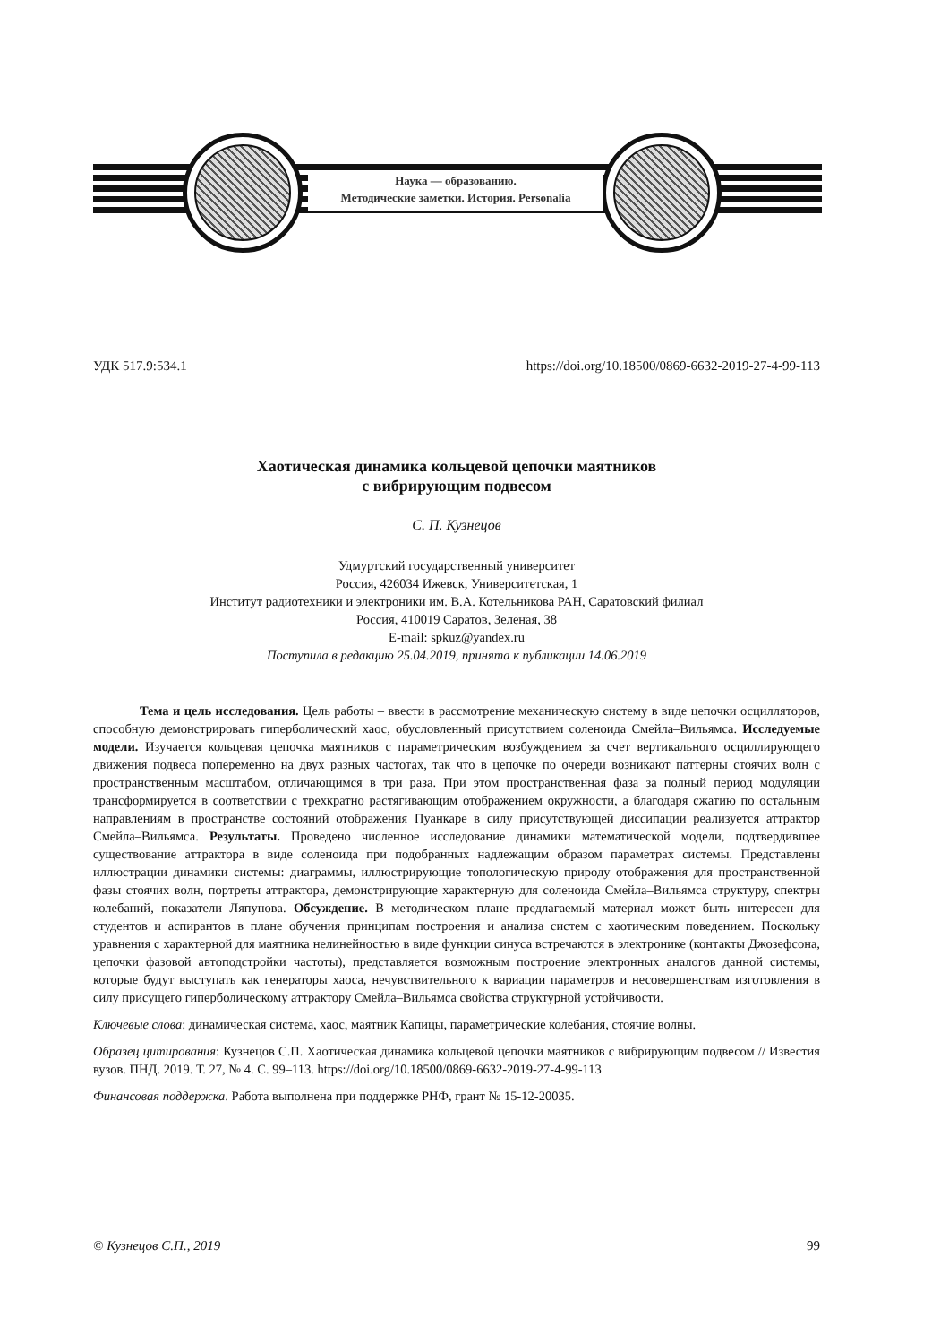Наука — образованию.
Методические заметки. История. Personalia
УДК 517.9:534.1 https://doi.org/10.18500/0869-6632-2019-27-4-99-113
Хаотическая динамика кольцевой цепочки маятников
с вибрирующим подвесом
С. П. Кузнецов
Удмуртский государственный университет
Россия, 426034 Ижевск, Университетская, 1
Институт радиотехники и электроники им. В.А. Котельникова РАН, Саратовский филиал
Россия, 410019 Саратов, Зеленая, 38
E-mail: spkuz@yandex.ru
Поступила в редакцию 25.04.2019, принята к публикации 14.06.2019
Тема и цель исследования. Цель работы – ввести в рассмотрение механическую систему в виде цепочки осцилляторов, способную демонстрировать гиперболический хаос, обусловленный присутствием соленоида Смейла–Вильямса. Исследуемые модели. Изучается кольцевая цепочка маятников с параметрическим возбуждением за счет вертикального осциллирующего движения подвеса попеременно на двух разных частотах, так что в цепочке по очереди возникают паттерны стоячих волн с пространственным масштабом, отличающимся в три раза. При этом пространственная фаза за полный период модуляции трансформируется в соответствии с трехкратно растягивающим отображением окружности, а благодаря сжатию по остальным направлениям в пространстве состояний отображения Пуанкаре в силу присутствующей диссипации реализуется аттрактор Смейла–Вильямса. Результаты. Проведено численное исследование динамики математической модели, подтвердившее существование аттрактора в виде соленоида при подобранных надлежащим образом параметрах системы. Представлены иллюстрации динамики системы: диаграммы, иллюстрирующие топологическую природу отображения для пространственной фазы стоячих волн, портреты аттрактора, демонстрирующие характерную для соленоида Смейла–Вильямса структуру, спектры колебаний, показатели Ляпунова. Обсуждение. В методическом плане предлагаемый материал может быть интересен для студентов и аспирантов в плане обучения принципам построения и анализа систем с хаотическим поведением. Поскольку уравнения с характерной для маятника нелинейностью в виде функции синуса встречаются в электронике (контакты Джозефсона, цепочки фазовой автоподстройки частоты), представляется возможным построение электронных аналогов данной системы, которые будут выступать как генераторы хаоса, нечувствительного к вариации параметров и несовершенствам изготовления в силу присущего гиперболическому аттрактору Смейла–Вильямса свойства структурной устойчивости.
Ключевые слова: динамическая система, хаос, маятник Капицы, параметрические колебания, стоячие волны.
Образец цитирования: Кузнецов С.П. Хаотическая динамика кольцевой цепочки маятников с вибрирующим подвесом // Известия вузов. ПНД. 2019. Т. 27, № 4. С. 99–113. https://doi.org/10.18500/0869-6632-2019-27-4-99-113
Финансовая поддержка. Работа выполнена при поддержке РНФ, грант № 15-12-20035.
© Кузнецов С.П., 2019 99